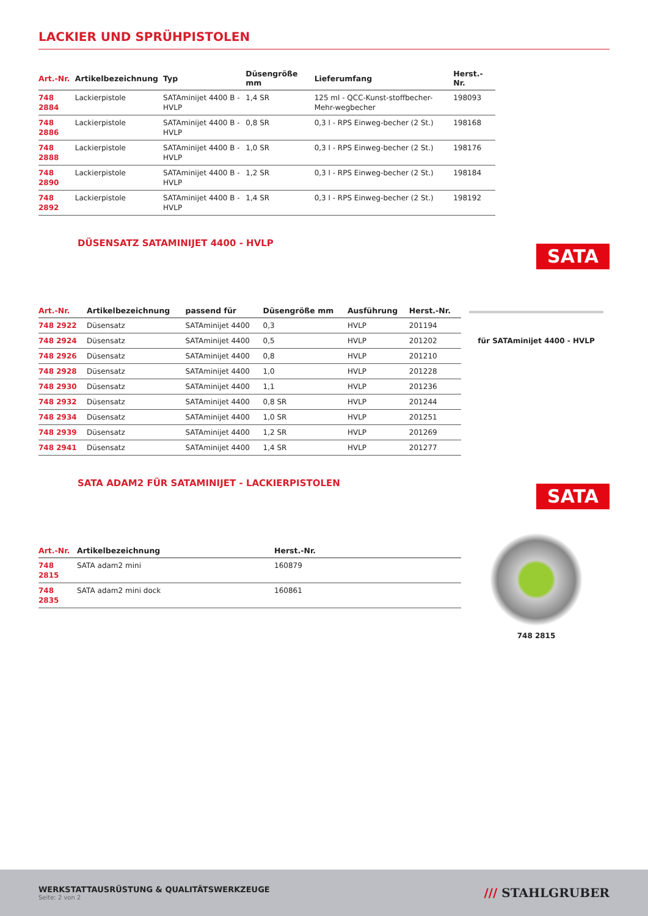LACKIER UND SPRÜHPISTOLEN
| Art.-Nr. | Artikelbezeichnung | Typ | Düsengröße mm | Lieferumfang | Herst.-Nr. |
| --- | --- | --- | --- | --- | --- |
| 748 2884 | Lackierpistole | SATAminijet 4400 B - HVLP | 1,4 SR | 125 ml - QCC-Kunst-stoffbecher-Mehr-wegbecher | 198093 |
| 748 2886 | Lackierpistole | SATAminijet 4400 B - HVLP | 0,8 SR | 0,3 l - RPS Einweg-becher (2 St.) | 198168 |
| 748 2888 | Lackierpistole | SATAminijet 4400 B - HVLP | 1,0 SR | 0,3 l - RPS Einweg-becher (2 St.) | 198176 |
| 748 2890 | Lackierpistole | SATAminijet 4400 B - HVLP | 1,2 SR | 0,3 l - RPS Einweg-becher (2 St.) | 198184 |
| 748 2892 | Lackierpistole | SATAminijet 4400 B - HVLP | 1,4 SR | 0,3 l - RPS Einweg-becher (2 St.) | 198192 |
DÜSENSATZ SATAMINIJET 4400 - HVLP
| Art.-Nr. | Artikelbezeichnung | passend für | Düsengröße mm | Ausführung | Herst.-Nr. |
| --- | --- | --- | --- | --- | --- |
| 748 2922 | Düsensatz | SATAminijet 4400 | 0,3 | HVLP | 201194 |
| 748 2924 | Düsensatz | SATAminijet 4400 | 0,5 | HVLP | 201202 |
| 748 2926 | Düsensatz | SATAminijet 4400 | 0,8 | HVLP | 201210 |
| 748 2928 | Düsensatz | SATAminijet 4400 | 1,0 | HVLP | 201228 |
| 748 2930 | Düsensatz | SATAminijet 4400 | 1,1 | HVLP | 201236 |
| 748 2932 | Düsensatz | SATAminijet 4400 | 0,8 SR | HVLP | 201244 |
| 748 2934 | Düsensatz | SATAminijet 4400 | 1,0 SR | HVLP | 201251 |
| 748 2939 | Düsensatz | SATAminijet 4400 | 1,2 SR | HVLP | 201269 |
| 748 2941 | Düsensatz | SATAminijet 4400 | 1,4 SR | HVLP | 201277 |
SATA
für SATAminijet 4400 - HVLP
SATA ADAM2 FÜR SATAMINIJET - LACKIERPISTOLEN
| Art.-Nr. | Artikelbezeichnung | Herst.-Nr. |
| --- | --- | --- |
| 748 2815 | SATA adam2 mini | 160879 |
| 748 2835 | SATA adam2 mini dock | 160861 |
SATA
748 2815
WERKSTATTAUSRÜSTUNG & QUALITÄTSWERKZEUGE
Seite: 2 von 2
/// STAHLGRUBER